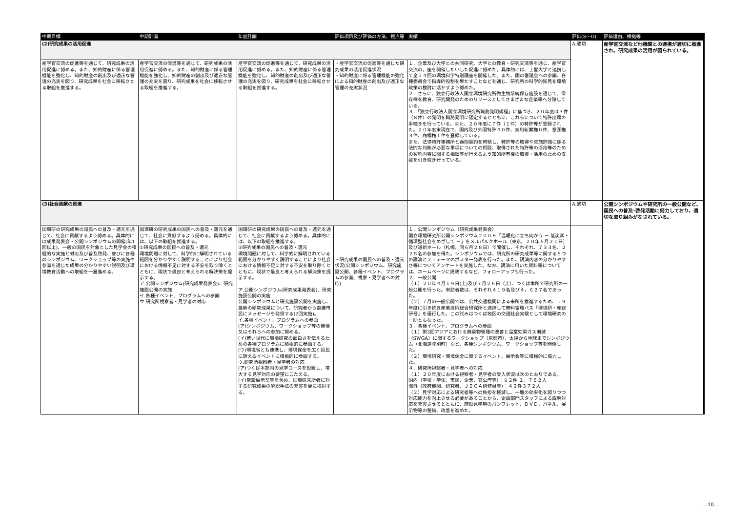| 中期目標 | 中期計画 | 年度計画 | 評価項目及び評価の方法、視点等 | 実績 | 評価(S～D) | 評価理由、根拠等 |
| --- | --- | --- | --- | --- | --- | --- |
| (2)研究成果の活用促進 | | | | | A:適切 | 産学官交流など他機関との連携が適切に推進され、研究成果の活用が図られている。 |
| 産学官交流の促進等を通じて、研究成果の活用促進に努める。また、知的財産に係る管理機能を強化し、知的財産の創出及び適正な管理の充実を図り、研究成果を社会に移転させる取組を推進する。 | 産学官交流の促進等を通じて、研究成果の活用促進に努める。また、知的財産に係る管理機能を強化し、知的財産の創出及び適正な管理の充実を図り、研究成果を社会に移転させる取組を推進する。 | 産学官交流の促進等を通じて、研究成果の活用促進に努める。また、知的財産に係る管理機能を強化し、知的財産の創出及び適正な管理の充実を図り、研究成果を社会に移転させる取組を推進する。 | ・産学官交流の促進等を通じた研究成果の活用促進状況 ・知的財産に係る管理機能の強化による知的財産の創出及び適正な管理の充実状況 | １．企業及び大学との共同研究、大学との教育・研究交流等を通じ、産学官交流の。座を開催したいした促進に努めた。具体的には、上智大学と連携して全１４回の環境科学特別講座を開催した。また、国の審議会への参画、各種委員会で指導的役割を果たすことなどを通じ、研究所の科学的知見を環境政策の検討に活かすよう努めた。 ２．さらに、独立行政法人国立環境研究所微生物系統保存施設を通じて、保存株を教育、研究開発のためのリソースとしてさまざまな企業等へ分譲している。 ３．「独立行政法人国立環境研究所職務発明規程」に基づき、２０年度は３件（８件）の発明を職務発明に認定するとともに、これらについて特許出願の手続きを行っている。また、２０年度に７件（１件）の特許等が登録された。２０年度末現在で、国内及び外国特許４０件、実用新案権０件、意匠権３件、商標権１件を登録している。 また、法律特許事務所と顧問契約を締結し、特許等の取得や実施許諾に係る法的な判断が必要な事項についての相談、取得された特許等の活用等のための契約内容に関する相談等が行えるよう知的所有権の取得・活用のための支援を引き続き行っている。 | | |
| (3)社会貢献の推進 | | | | | A:適切 | 公開シンポジウムや研究所の一般公開など、国民への普及･啓発活動に努力しており、適切な取り組みがなされている。 |
| 国環研の研究成果の国民への普及・還元を通じて、社会に貢献するよう努める。具体的には成果発表会・公開シンポジウムの開催(年1回以上)、一般の国民を対象とした見学会の積極的な実施と対応及び普及啓発、並びに各種のシンポジウム、ワークショップ等の実施や参画を通じた成果の分かりやすい説明及び環境教育活動への取組を一層進める。 | 国環研の研究成果の国民への普及・還元を通じて、社会に貢献するよう努める。具体的には、以下の取組を推進する。 ①研究成果の国民への普及・還元 環境問題に対して、科学的に解明されている範囲を分かりやすく説明することにより社会における情報不足に対する不安を取り除くとともに、現状で最良と考えられる解決策を提示する。 ア.公開シンポジウム(研究成果発表会)、研究施設公開の実施 イ.各種イベント、プログラムへの参画 ウ.研究所視察者・見学者の対応 | 国環研の研究成果の国民への普及・還元を通じて、社会に貢献するよう努める。具体的には、以下の取組を推進する。 ①研究成果の国民への普及・還元 環境問題に対して、科学的に解明されている範囲を分かりやすく説明することにより社会における情報不足に対する不安を取り除くとともに、現状で最良と考えられる解決策を提示する。 ア.公開シンポジウム(研究成果発表会)、研究施設公開の実施 公開シンポジウムと研究施設公開を実施し、最新の研究成果について、研究者から直接市民にメッセージを発信する(2回実施)。 イ.各種イベント、プログラムへの参画 (ア)シンポジウム、ワークショップ等の開催又はそれらへの参加に努める。 (イ)若い世代に環境研究の面白さを伝えるための各種プログラムに積極的に参画する。 (ウ)環境省とも連携し、環境保全を広く国民に訴えるイベントに積極的に参画する。 ウ.研究所視察者・見学者の対応 (ア)つくば本部内の見学コースを設置し、増大する見学対応の要望にこたえる。 (イ)常設展示室等を含め、国環研来所者に対する研究成果の解説手法の充実を更に検討する。 | ・研究成果の国民への普及・還元状況(公開シンポジウム、研究施設公開、各種イベント、プログラムの参画、視察・見学者への対応) | １．公開シンポジウム（研究成果発表会） 国立環境研究所公開シンポジウム２００８「温暖化に立ち向かう － 低炭素・循環型社会をめざして －」をメルパルクホール（東京、２０年６月２１日）及び道新ホール（札幌、同６月２８日）で開催し、それぞれ、７３３名、２２５名の参加を得た。シンポジウムでは、研究所の研究成果等に関する５つの講演と２１テーマのポスター発表を行った。また、講演内容の分かりやすさ等についてアンケートを実施した。なお、講演に用いた資料等については、ホームページに掲載するなど、フォローアップも行った。 ２．一般公開 （１）２０年４月１９日(土)及び７月２６日（土）、つくば本所で研究所の一般公開を行った。来訪者数は、それぞれ４１９名及び４，６２７名であった。 （２）７月の一般公開では、公共交通機関による来所を推進するため、１９年度に引き続き産業技術総合研究所と連携して無料循環バス「環境研・産総研号」を運行した。この試みはつくば地区の交通社会実験として環境研究の一助ともなった。 ３．各種イベント、プログラムへの参画 （１）第3回アジアにおける廃棄物管理の改善と温室効果ガス削減（SWGA）に関するワークショップ（京都市）、太陽から地球までシンポジウム（北海道陸別町）など、各種シンポジウム、ワークショップ等を開催した。 （２）環境研究・環境保全に関するイベント、展示会等に積極的に協力した。 ４．研究所視察者・見学者への対応 （１）２０年度における視察者・見学者の受入状況は次のとおりである。 国内（学校・学生、市民、企業、官公庁等）：９２件 １，７５２人 海外（政府機関、研究者、ＪＩＣＡ研修員等）：４２件３７２人 （２）見学対応による研究者等への負担を軽減し、一層の効率化を図りつつ対応能力を向上させる必要があることから、企画部門スタッフによる説明対応を充実させるとともに、施設見学用のパンフレット、ＤＶＤ、パネル、展示物等の整備、改善を進めた。 | | |
―10―